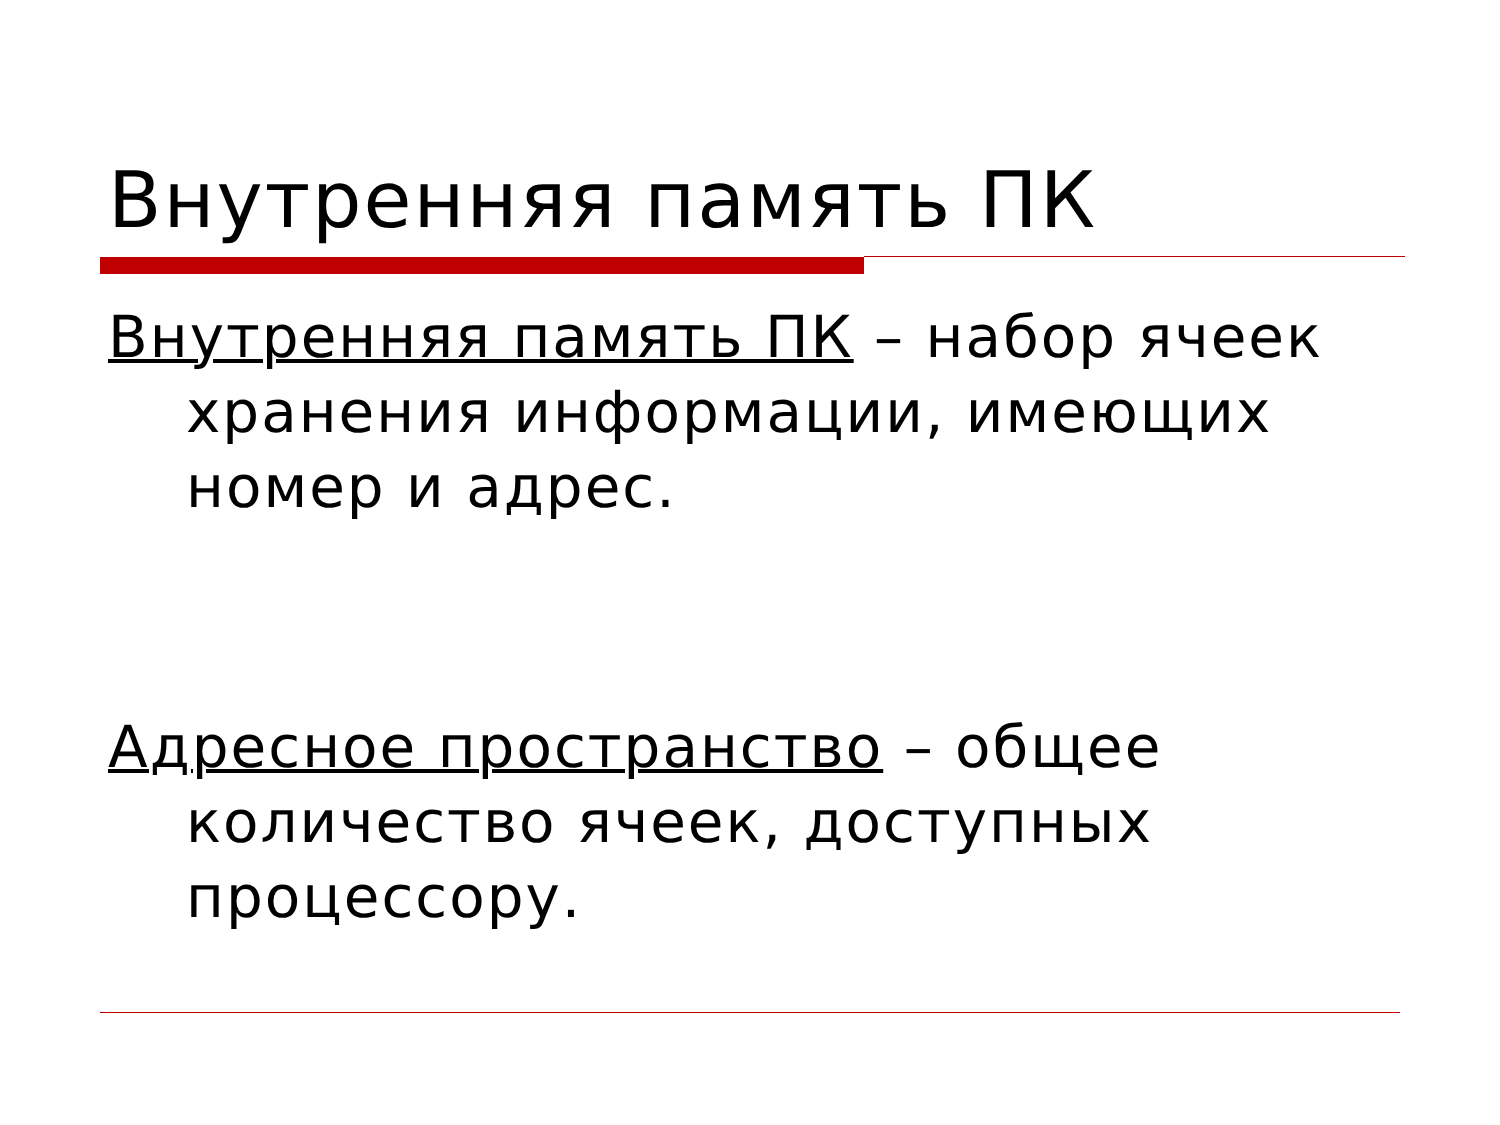Внутренняя память ПК
Внутренняя память ПК – набор ячеек хранения информации, имеющих номер и адрес.
Адресное пространство – общее количество ячеек, доступных процессору.